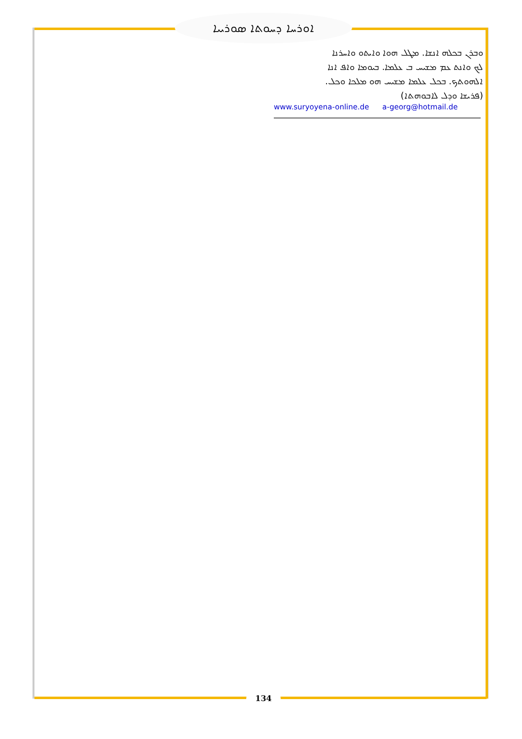ܐܘܪܚܐ ܕܚܘܬܐ ܣܘܪܝܝܐ
ܘܒܪܢ ܒܟܠܗ ܐܢܫܐ. ܡܛܠ ܗܘܐ ܘܐܝܬܘ ܘܐܚܪܢܐ
ܠܟ ܘܐܢܬ ܥܡ ܡܫܝܚ ܒ ܥܠܡܐ. ܒܝܘܡܐ ܘܐܦ ܐܢܐ
ܐܠܗܘܬܟ. ܒܟܠ ܥܠܡܐ ܡܫܝܚ ܗܘ ܡܠܟܐ ܘܟܠ.
(ܦܪܝܫܐ ܘܕܠ ܠܐܒܘܗܬܐ)
www.suryoyena-online.de a-georg@hotmail.de
134